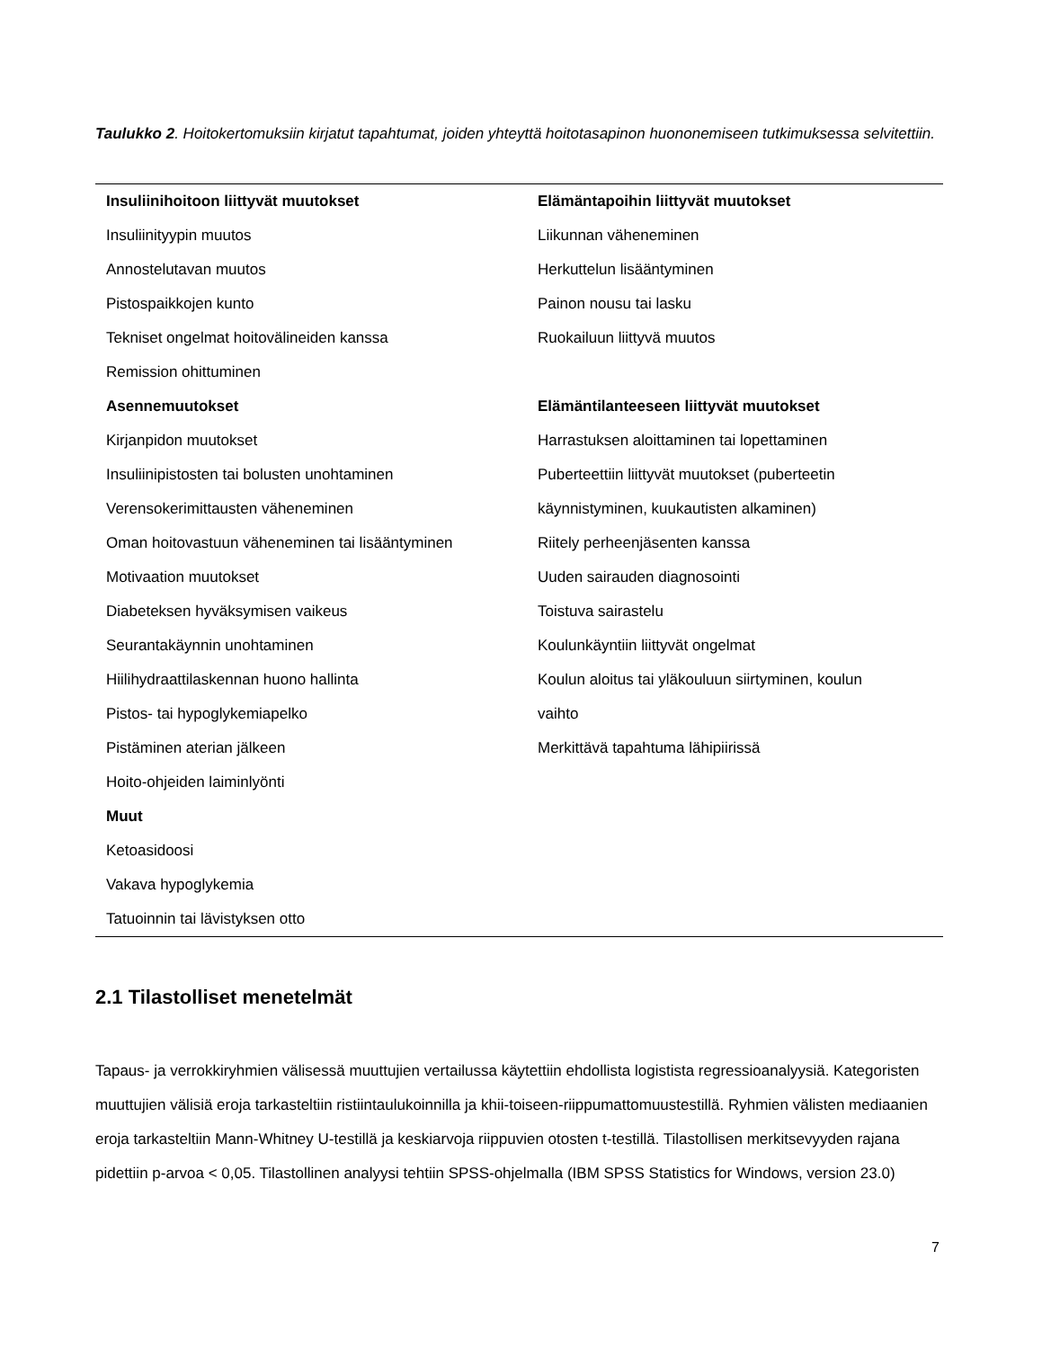Taulukko 2. Hoitokertomuksiin kirjatut tapahtumat, joiden yhteyttä hoitotasapinon huononemiseen tutkimuksessa selvitettiin.
| Insuliinihoitoon liittyvät muutokset | Elämäntapoihin liittyvät muutokset |
| --- | --- |
| Insuliinityypin muutos | Liikunnan väheneminen |
| Annostelutavan muutos | Herkuttelun lisääntyminen |
| Pistospaikkojen kunto | Painon nousu tai lasku |
| Tekniset ongelmat hoitovälineiden kanssa | Ruokailuun liittyvä muutos |
| Remission ohittuminen | |
| Asennemuutokset | Elämäntilanteeseen liittyvät muutokset |
| Kirjanpidon muutokset | Harrastuksen aloittaminen tai lopettaminen |
| Insuliinipistosten tai bolusten unohtaminen | Puberteettiin liittyvät muutokset (puberteetin |
| Verensokerimittausten väheneminen | käynnistyminen, kuukautisten alkaminen) |
| Oman hoitovastuun väheneminen tai lisääntyminen | Riitely perheenjäsenten kanssa |
| Motivaation muutokset | Uuden sairauden diagnosointi |
| Diabeteksen hyväksymisen vaikeus | Toistuva sairastelu |
| Seurantakäynnin unohtaminen | Koulunkäyntiin liittyvät ongelmat |
| Hiilihydraattilaskennan huono hallinta | Koulun aloitus tai yläkouluun siirtyminen, koulun |
| Pistos- tai hypoglykemiapelko | vaihto |
| Pistäminen aterian jälkeen | Merkittävä tapahtuma lähipiirissä |
| Hoito-ohjeiden laiminlyönti | |
| Muut | |
| Ketoasidoosi | |
| Vakava hypoglykemia | |
| Tatuoinnin tai lävistyksen otto | |
2.1 Tilastolliset menetelmät
Tapaus- ja verrokkiryhmien välisessä muuttujien vertailussa käytettiin ehdollista logistista regressioanalyysiä. Kategoristen muuttujien välisiä eroja tarkasteltiin ristiintaulukoinnilla ja khii-toiseen-riippumattomuustestillä. Ryhmien välisten mediaanien eroja tarkasteltiin Mann-Whitney U-testillä ja keskiarvoja riippuvien otosten t-testillä. Tilastollisen merkitsevyyden rajana pidettiin p-arvoa < 0,05. Tilastollinen analyysi tehtiin SPSS-ohjelmalla (IBM SPSS Statistics for Windows, version 23.0)
7